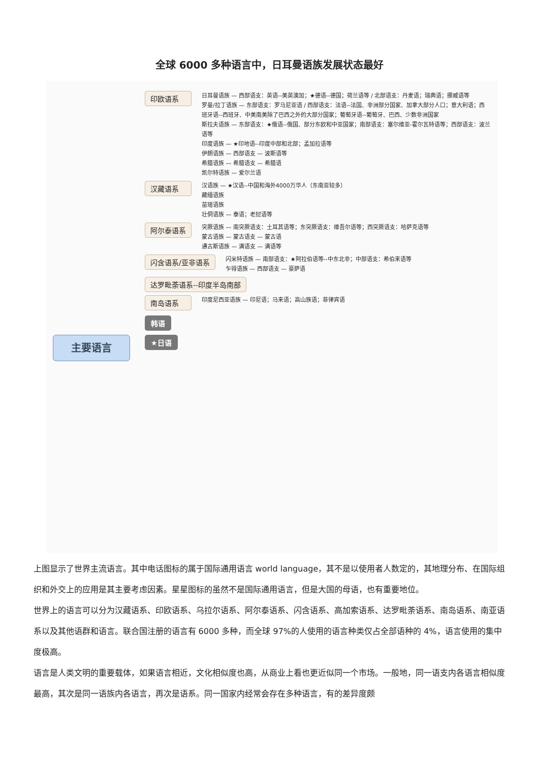全球 6000 多种语言中，日耳曼语族发展状态最好
主要语言
印欧语系
日耳曼语族 — 西部语支：英语--美英澳加；★德语--德国；荷兰语等 / 北部语支：丹麦语；瑞典语；挪威语等
罗曼/拉丁语族 — 东部语支：罗马尼亚语 / 西部语支：法语--法国、非洲部分国家、加拿大部分人口；意大利语；西班牙语--西班牙、中美南美除了巴西之外的大部分国家；葡萄牙语--葡萄牙、巴西、少数非洲国家
斯拉夫语族 — 东部语支：★俄语--俄国、部分东欧和中亚国家；南部语支：塞尔维亚-霍尔瓦特语等；西部语支：波兰语等
印度语族 — ★印地语--印度中部和北部；孟加拉语等
伊朗语族 — 西部语支 — 波斯语等
希腊语族 — 希腊语支 — 希腊语
凯尔特语族 — 爱尔兰语
汉藏语系
汉语族 — ★汉语--中国和海外4000万华人（东南亚较多）
藏缅语族
苗瑶语族
壮侗语族 — 泰语；老挝语等
阿尔泰语系
突厥语族 — 南突厥语支：土耳其语等；东突厥语支：维吾尔语等；西突厥语支：哈萨克语等
蒙古语族 — 蒙古语支 — 蒙古语
通古斯语族 — 满语支 — 满语等
闪含语系/亚非语系
闪米特语族 — 南部语支：★阿拉伯语等--中东北非；中部语支：希伯来语等
乍得语族 — 西部语支 — 豪萨语
达罗毗荼语系--印度半岛南部
南岛语系
印度尼西亚语族 — 印尼语；马来语；高山族语；菲律宾语
韩语
★日语
上图显示了世界主流语言。其中电话图标的属于国际通用语言 world language，其不是以使用者人数定的，其地理分布、在国际组织和外交上的应用是其主要考虑因素。星星图标的虽然不是国际通用语言，但是大国的母语，也有重要地位。
世界上的语言可以分为汉藏语系、印欧语系、乌拉尔语系、阿尔泰语系、闪含语系、高加索语系、达罗毗荼语系、南岛语系、南亚语系以及其他语群和语言。联合国注册的语言有 6000 多种，而全球 97%的人使用的语言种类仅占全部语种的 4%，语言使用的集中度极高。
语言是人类文明的重要载体，如果语言相近，文化相似度也高，从商业上看也更近似同一个市场。一般地，同一语支内各语言相似度最高，其次是同一语族内各语言，再次是语系。同一国家内经常会存在多种语言，有的差异度颇